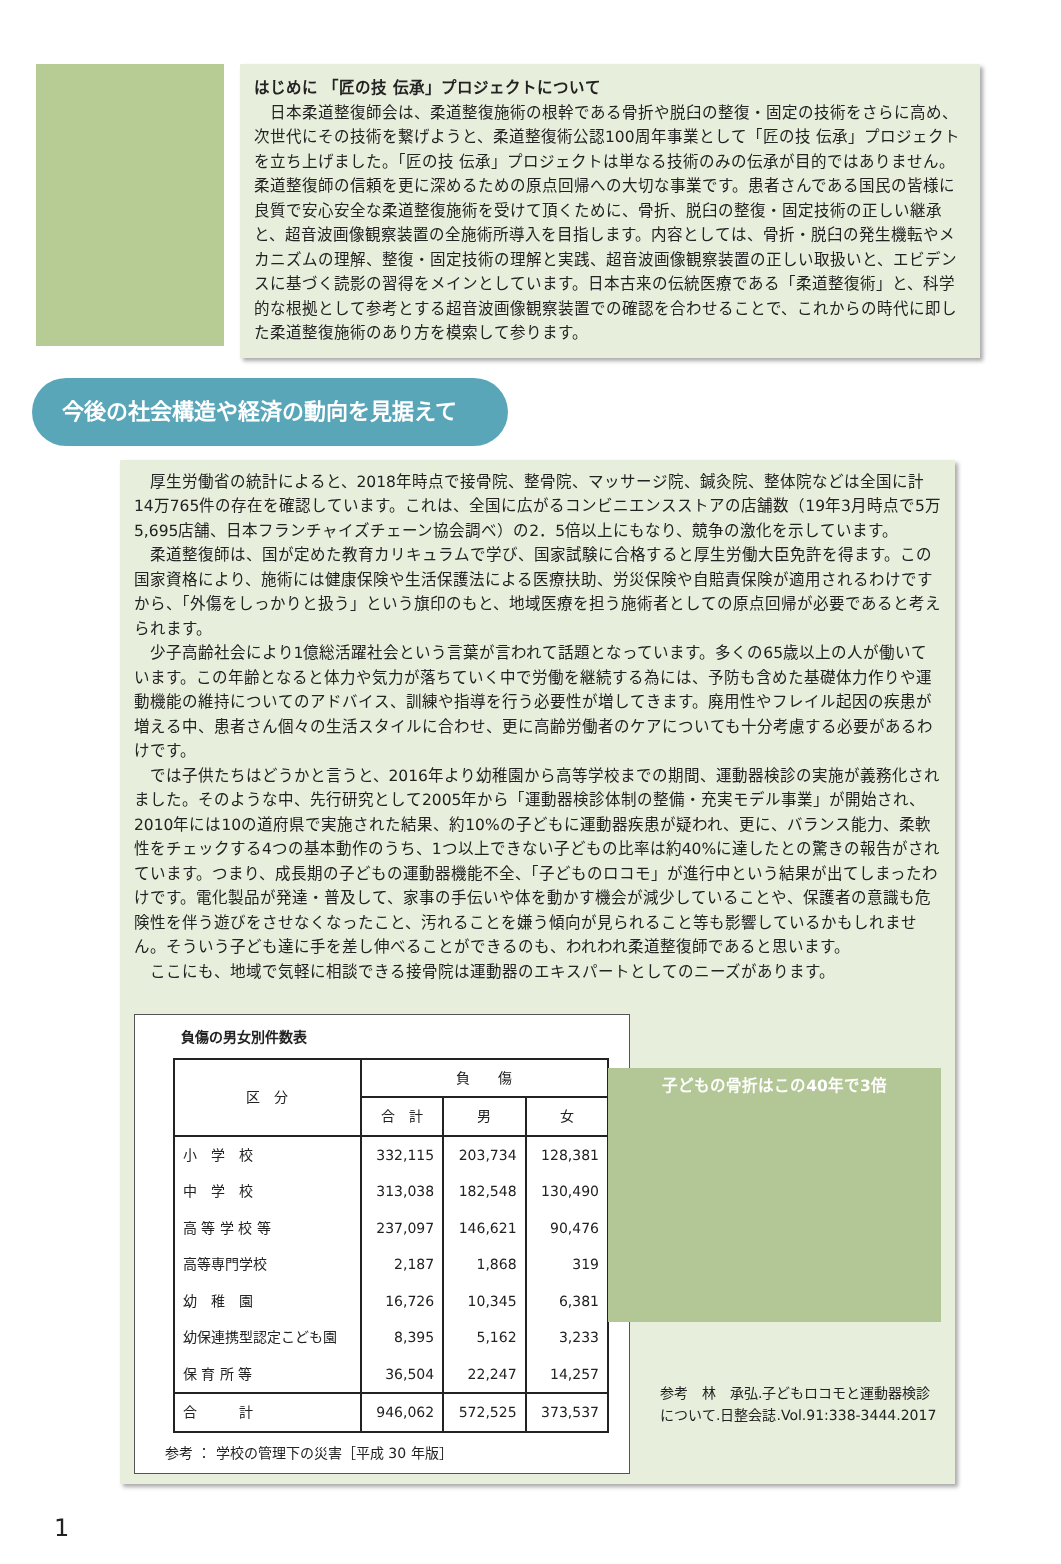はじめに 「匠の技 伝承」プロジェクトについて
　日本柔道整復師会は、柔道整復施術の根幹である骨折や脱臼の整復・固定の技術をさらに高め、次世代にその技術を繋げようと、柔道整復術公認100周年事業として「匠の技 伝承」プロジェクトを立ち上げました。「匠の技 伝承」プロジェクトは単なる技術のみの伝承が目的ではありません。柔道整復師の信頼を更に深めるための原点回帰への大切な事業です。患者さんである国民の皆様に良質で安心安全な柔道整復施術を受けて頂くために、骨折、脱臼の整復・固定技術の正しい継承と、超音波画像観察装置の全施術所導入を目指します。内容としては、骨折・脱臼の発生機転やメカニズムの理解、整復・固定技術の理解と実践、超音波画像観察装置の正しい取扱いと、エビデンスに基づく読影の習得をメインとしています。日本古来の伝統医療である「柔道整復術」と、科学的な根拠として参考とする超音波画像観察装置での確認を合わせることで、これからの時代に即した柔道整復施術のあり方を模索して参ります。
今後の社会構造や経済の動向を見据えて
厚生労働省の統計によると、2018年時点で接骨院、整骨院、マッサージ院、鍼灸院、整体院などは全国に計14万765件の存在を確認しています。これは、全国に広がるコンビニエンスストアの店舗数（19年3月時点で5万5,695店舗、日本フランチャイズチェーン協会調べ）の2．5倍以上にもなり、競争の激化を示しています。
柔道整復師は、国が定めた教育カリキュラムで学び、国家試験に合格すると厚生労働大臣免許を得ます。この国家資格により、施術には健康保険や生活保護法による医療扶助、労災保険や自賠責保険が適用されるわけですから、「外傷をしっかりと扱う」という旗印のもと、地域医療を担う施術者としての原点回帰が必要であると考えられます。
少子高齢社会により1億総活躍社会という言葉が言われて話題となっています。多くの65歳以上の人が働いています。この年齢となると体力や気力が落ちていく中で労働を継続する為には、予防も含めた基礎体力作りや運動機能の維持についてのアドバイス、訓練や指導を行う必要性が増してきます。廃用性やフレイル起因の疾患が増える中、患者さん個々の生活スタイルに合わせ、更に高齢労働者のケアについても十分考慮する必要があるわけです。
では子供たちはどうかと言うと、2016年より幼稚園から高等学校までの期間、運動器検診の実施が義務化されました。そのような中、先行研究として2005年から「運動器検診体制の整備・充実モデル事業」が開始され、2010年には10の道府県で実施された結果、約10%の子どもに運動器疾患が疑われ、更に、バランス能力、柔軟性をチェックする4つの基本動作のうち、1つ以上できない子どもの比率は約40%に達したとの驚きの報告がされています。つまり、成長期の子どもの運動器機能不全、「子どものロコモ」が進行中という結果が出てしまったわけです。電化製品が発達・普及して、家事の手伝いや体を動かす機会が減少していることや、保護者の意識も危険性を伴う遊びをさせなくなったこと、汚れることを嫌う傾向が見られること等も影響しているかもしれません。そういう子ども達に手を差し伸べることができるのも、われわれ柔道整復師であると思います。
ここにも、地域で気軽に相談できる接骨院は運動器のエキスパートとしてのニーズがあります。
負傷の男女別件数表
| 区 分 | 負 傷 | | |
| --- | --- | --- | --- |
| | 合 計 | 男 | 女 |
| 小 学 校 | 332,115 | 203,734 | 128,381 |
| 中 学 校 | 313,038 | 182,548 | 130,490 |
| 高 等 学 校 等 | 237,097 | 146,621 | 90,476 |
| 高等専門学校 | 2,187 | 1,868 | 319 |
| 幼 稚 園 | 16,726 | 10,345 | 6,381 |
| 幼保連携型認定こども園 | 8,395 | 5,162 | 3,233 |
| 保 育 所 等 | 36,504 | 22,247 | 14,257 |
| 合 計 | 946,062 | 572,525 | 373,537 |
参考 ： 学校の管理下の災害［平成 30 年版］
子どもの骨折はこの40年で3倍
参考　林　承弘.子どもロコモと運動器検診について.日整会誌.Vol.91:338-3444.2017
1